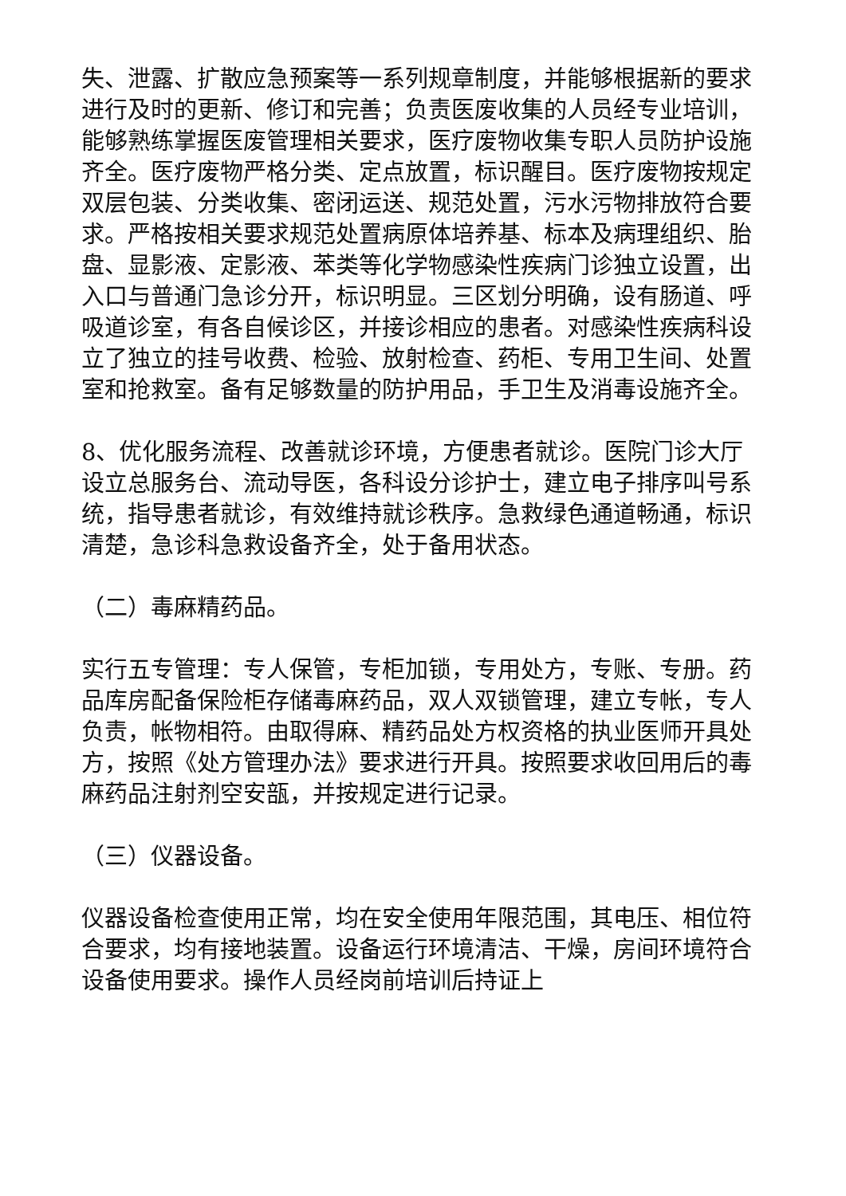失、泄露、扩散应急预案等一系列规章制度，并能够根据新的要求进行及时的更新、修订和完善；负责医废收集的人员经专业培训，能够熟练掌握医废管理相关要求，医疗废物收集专职人员防护设施齐全。医疗废物严格分类、定点放置，标识醒目。医疗废物按规定双层包装、分类收集、密闭运送、规范处置，污水污物排放符合要求。严格按相关要求规范处置病原体培养基、标本及病理组织、胎盘、显影液、定影液、苯类等化学物感染性疾病门诊独立设置，出入口与普通门急诊分开，标识明显。三区划分明确，设有肠道、呼吸道诊室，有各自候诊区，并接诊相应的患者。对感染性疾病科设立了独立的挂号收费、检验、放射检查、药柜、专用卫生间、处置室和抢救室。备有足够数量的防护用品，手卫生及消毒设施齐全。
8、优化服务流程、改善就诊环境，方便患者就诊。医院门诊大厅设立总服务台、流动导医，各科设分诊护士，建立电子排序叫号系统，指导患者就诊，有效维持就诊秩序。急救绿色通道畅通，标识清楚，急诊科急救设备齐全，处于备用状态。
（二）毒麻精药品。
实行五专管理：专人保管，专柜加锁，专用处方，专账、专册。药品库房配备保险柜存储毒麻药品，双人双锁管理，建立专帐，专人负责，帐物相符。由取得麻、精药品处方权资格的执业医师开具处方，按照《处方管理办法》要求进行开具。按照要求收回用后的毒麻药品注射剂空安瓿，并按规定进行记录。
（三）仪器设备。
仪器设备检查使用正常，均在安全使用年限范围，其电压、相位符合要求，均有接地装置。设备运行环境清洁、干燥，房间环境符合设备使用要求。操作人员经岗前培训后持证上